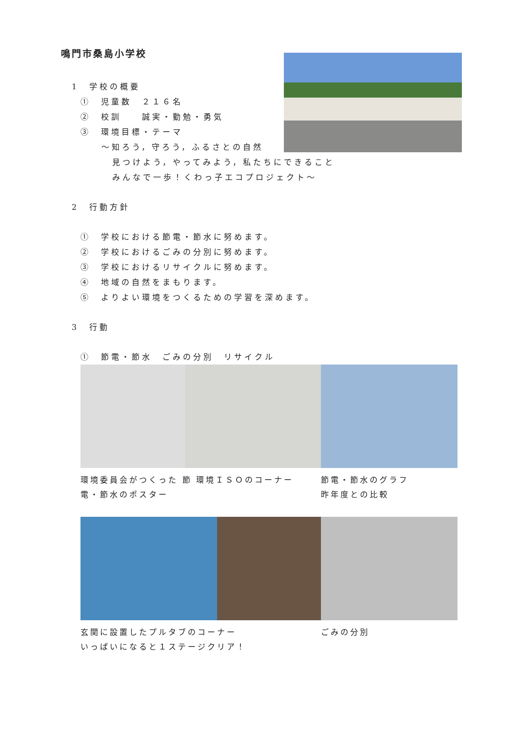鳴門市桑島小学校
1　学校の概要
①　児童数　２１６名
②　校訓　　誠実・勤勉・勇気
③　環境目標・テーマ
～知ろう，守ろう，ふるさとの自然
見つけよう，やってみよう，私たちにできること
みんなで一歩！くわっ子エコプロジェクト～
2　行動方針
①　学校における節電・節水に努めます。
②　学校におけるごみの分別に努めます。
③　学校におけるリサイクルに努めます。
④　地域の自然をまもります。
⑤　よりよい環境をつくるための学習を深めます。
3　行動
①　節電・節水　ごみの分別　リサイクル
環境委員会がつくった 節電・節水のポスター
環境ＩＳＯのコーナー 節電・節水のグラフ
昨年度との比較
玄関に設置したプルタブのコーナー
いっぱいになると１ステージクリア！
ごみの分別